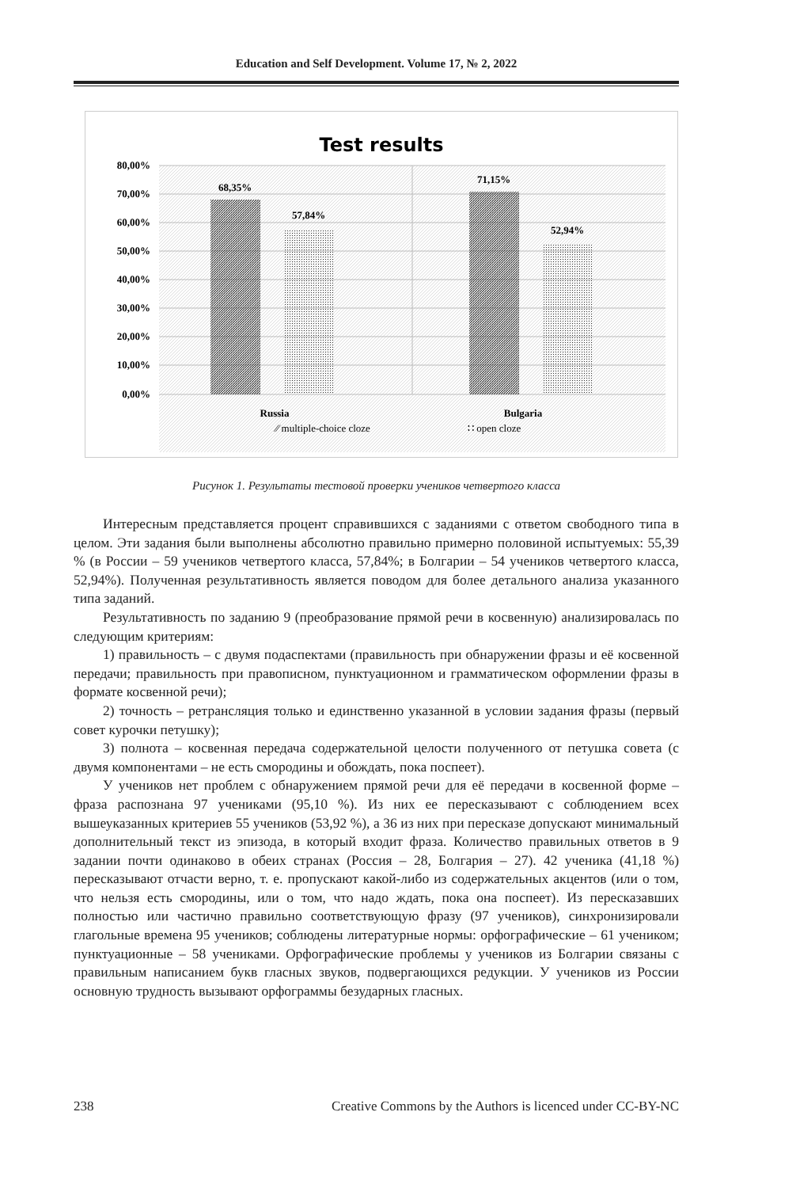Education and Self Development. Volume 17, № 2, 2022
Test results
80,00%
70,00%
60,00%
50,00%
40,00%
30,00%
20,00%
10,00%
0,00%
68,35%
57,84%
71,15%
52,94%
Russia
Bulgaria
⁄⁄ multiple-choice cloze
∷ open cloze
Рисунок 1. Результаты тестовой проверки учеников четвертого класса
Интересным представляется процент справившихся с заданиями с ответом свободного типа в целом. Эти задания были выполнены абсолютно правильно примерно половиной испытуемых: 55,39 % (в России – 59 учеников четвертого класса, 57,84%; в Болгарии – 54 учеников четвертого класса, 52,94%). Полученная результативность является поводом для более детального анализа указанного типа заданий.
Результативность по заданию 9 (преобразование прямой речи в косвенную) анализировалась по следующим критериям:
1) правильность – с двумя подаспектами (правильность при обнаружении фразы и её косвенной передачи; правильность при правописном, пунктуационном и грамматическом оформлении фразы в формате косвенной речи);
2) точность – ретрансляция только и единственно указанной в условии задания фразы (первый совет курочки петушку);
3) полнота – косвенная передача содержательной целости полученного от петушка совета (с двумя компонентами – не есть смородины и обождать, пока поспеет).
У учеников нет проблем с обнаружением прямой речи для её передачи в косвенной форме – фраза распознана 97 учениками (95,10 %). Из них ее пересказывают с соблюдением всех вышеуказанных критериев 55 учеников (53,92 %), а 36 из них при пересказе допускают минимальный дополнительный текст из эпизода, в который входит фраза. Количество правильных ответов в 9 задании почти одинаково в обеих странах (Россия – 28, Болгария – 27). 42 ученика (41,18 %) пересказывают отчасти верно, т. е. пропускают какой-либо из содержательных акцентов (или о том, что нельзя есть смородины, или о том, что надо ждать, пока она поспеет). Из пересказавших полностью или частично правильно соответствующую фразу (97 учеников), синхронизировали глагольные времена 95 учеников; соблюдены литературные нормы: орфографические – 61 учеником; пунктуационные – 58 учениками. Орфографические проблемы у учеников из Болгарии связаны с правильным написанием букв гласных звуков, подвергающихся редукции. У учеников из России основную трудность вызывают орфограммы безударных гласных.
238 Creative Commons by the Authors is licenced under CC-BY-NC